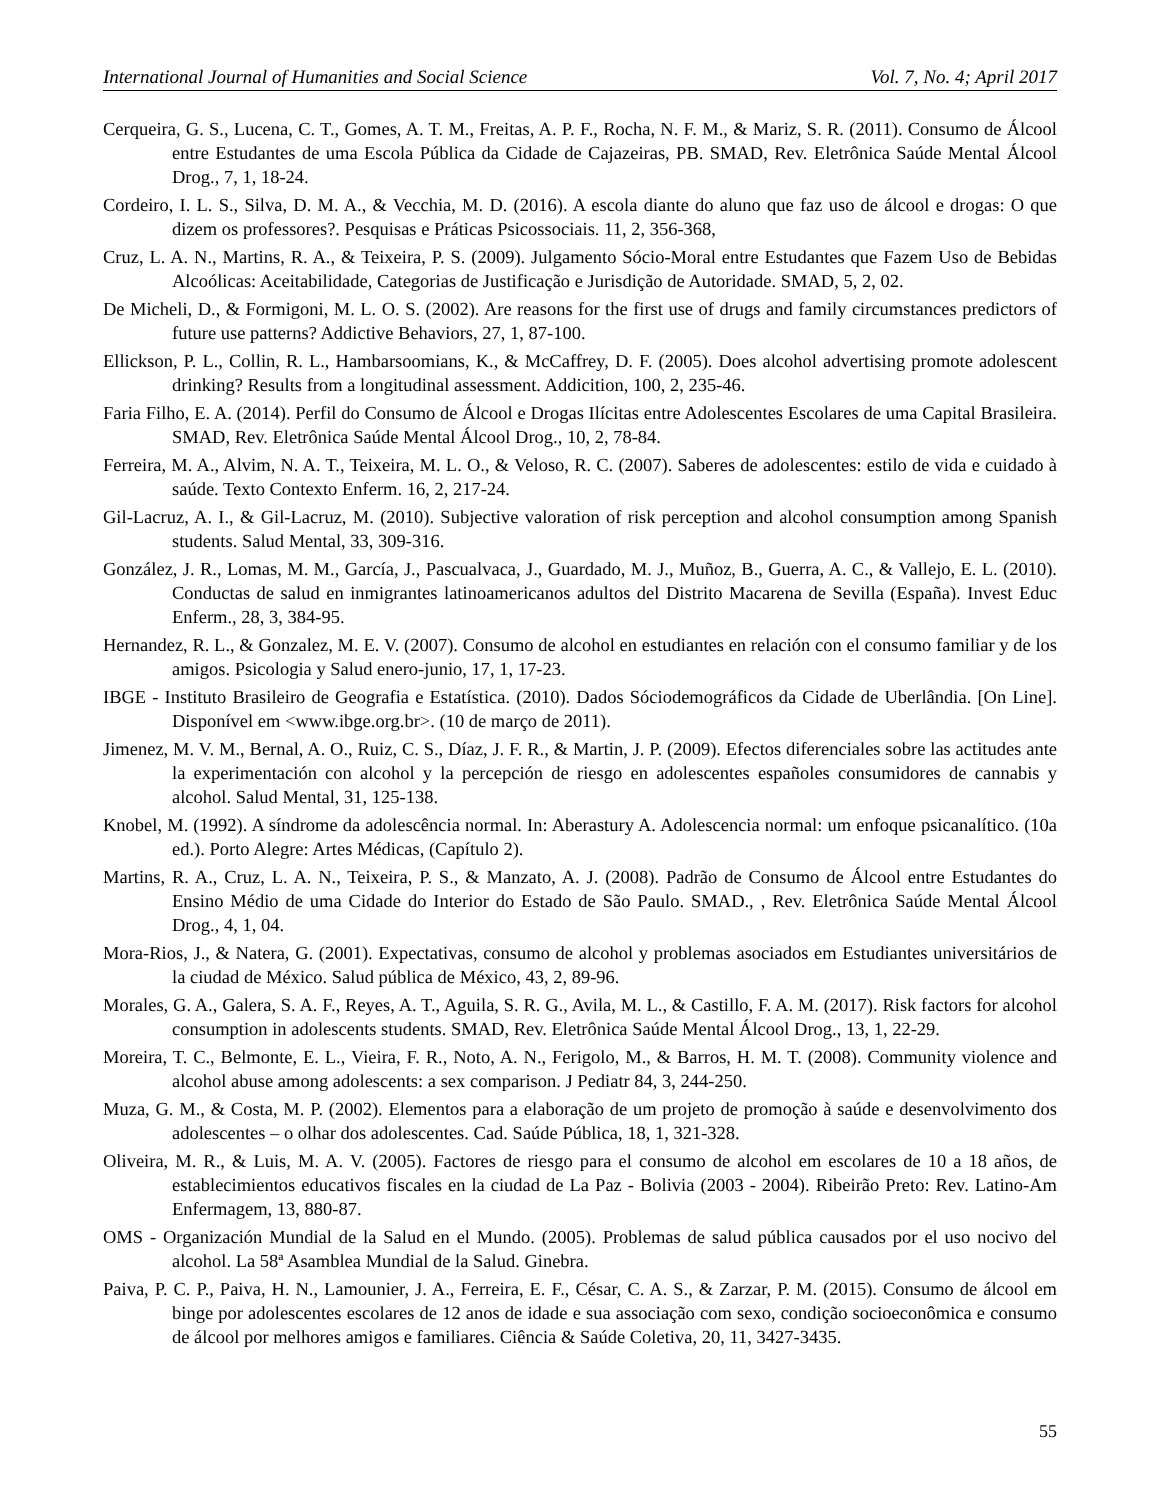International Journal of Humanities and Social Science Vol. 7, No. 4; April 2017
Cerqueira, G. S., Lucena, C. T., Gomes, A. T. M., Freitas, A. P. F., Rocha, N. F. M., & Mariz, S. R. (2011). Consumo de Álcool entre Estudantes de uma Escola Pública da Cidade de Cajazeiras, PB. SMAD, Rev. Eletrônica Saúde Mental Álcool Drog., 7, 1, 18-24.
Cordeiro, I. L. S., Silva, D. M. A., & Vecchia, M. D. (2016). A escola diante do aluno que faz uso de álcool e drogas: O que dizem os professores?. Pesquisas e Práticas Psicossociais. 11, 2, 356-368,
Cruz, L. A. N., Martins, R. A., & Teixeira, P. S. (2009). Julgamento Sócio-Moral entre Estudantes que Fazem Uso de Bebidas Alcoólicas: Aceitabilidade, Categorias de Justificação e Jurisdição de Autoridade. SMAD, 5, 2, 02.
De Micheli, D., & Formigoni, M. L. O. S. (2002). Are reasons for the first use of drugs and family circumstances predictors of future use patterns? Addictive Behaviors, 27, 1, 87-100.
Ellickson, P. L., Collin, R. L., Hambarsoomians, K., & McCaffrey, D. F. (2005). Does alcohol advertising promote adolescent drinking? Results from a longitudinal assessment. Addicition, 100, 2, 235-46.
Faria Filho, E. A. (2014). Perfil do Consumo de Álcool e Drogas Ilícitas entre Adolescentes Escolares de uma Capital Brasileira. SMAD, Rev. Eletrônica Saúde Mental Álcool Drog., 10, 2, 78-84.
Ferreira, M. A., Alvim, N. A. T., Teixeira, M. L. O., & Veloso, R. C. (2007). Saberes de adolescentes: estilo de vida e cuidado à saúde. Texto Contexto Enferm. 16, 2, 217-24.
Gil-Lacruz, A. I., & Gil-Lacruz, M. (2010). Subjective valoration of risk perception and alcohol consumption among Spanish students. Salud Mental, 33, 309-316.
González, J. R., Lomas, M. M., García, J., Pascualvaca, J., Guardado, M. J., Muñoz, B., Guerra, A. C., & Vallejo, E. L. (2010). Conductas de salud en inmigrantes latinoamericanos adultos del Distrito Macarena de Sevilla (España). Invest Educ Enferm., 28, 3, 384-95.
Hernandez, R. L., & Gonzalez, M. E. V. (2007). Consumo de alcohol en estudiantes en relación con el consumo familiar y de los amigos. Psicologia y Salud enero-junio, 17, 1, 17-23.
IBGE - Instituto Brasileiro de Geografia e Estatística. (2010). Dados Sóciodemográficos da Cidade de Uberlândia. [On Line]. Disponível em <www.ibge.org.br>. (10 de março de 2011).
Jimenez, M. V. M., Bernal, A. O., Ruiz, C. S., Díaz, J. F. R., & Martin, J. P. (2009). Efectos diferenciales sobre las actitudes ante la experimentación con alcohol y la percepción de riesgo en adolescentes españoles consumidores de cannabis y alcohol. Salud Mental, 31, 125-138.
Knobel, M. (1992). A síndrome da adolescência normal. In: Aberastury A. Adolescencia normal: um enfoque psicanalítico. (10a ed.). Porto Alegre: Artes Médicas, (Capítulo 2).
Martins, R. A., Cruz, L. A. N., Teixeira, P. S., & Manzato, A. J. (2008). Padrão de Consumo de Álcool entre Estudantes do Ensino Médio de uma Cidade do Interior do Estado de São Paulo. SMAD., , Rev. Eletrônica Saúde Mental Álcool Drog., 4, 1, 04.
Mora-Rios, J., & Natera, G. (2001). Expectativas, consumo de alcohol y problemas asociados em Estudiantes universitários de la ciudad de México. Salud pública de México, 43, 2, 89-96.
Morales, G. A., Galera, S. A. F., Reyes, A. T., Aguila, S. R. G., Avila, M. L., & Castillo, F. A. M. (2017). Risk factors for alcohol consumption in adolescents students. SMAD, Rev. Eletrônica Saúde Mental Álcool Drog., 13, 1, 22-29.
Moreira, T. C., Belmonte, E. L., Vieira, F. R., Noto, A. N., Ferigolo, M., & Barros, H. M. T. (2008). Community violence and alcohol abuse among adolescents: a sex comparison. J Pediatr 84, 3, 244-250.
Muza, G. M., & Costa, M. P. (2002). Elementos para a elaboração de um projeto de promoção à saúde e desenvolvimento dos adolescentes – o olhar dos adolescentes. Cad. Saúde Pública, 18, 1, 321-328.
Oliveira, M. R., & Luis, M. A. V. (2005). Factores de riesgo para el consumo de alcohol em escolares de 10 a 18 años, de establecimientos educativos fiscales en la ciudad de La Paz - Bolivia (2003 - 2004). Ribeirão Preto: Rev. Latino-Am Enfermagem, 13, 880-87.
OMS - Organización Mundial de la Salud en el Mundo. (2005). Problemas de salud pública causados por el uso nocivo del alcohol. La 58ª Asamblea Mundial de la Salud. Ginebra.
Paiva, P. C. P., Paiva, H. N., Lamounier, J. A., Ferreira, E. F., César, C. A. S., & Zarzar, P. M. (2015). Consumo de álcool em binge por adolescentes escolares de 12 anos de idade e sua associação com sexo, condição socioeconômica e consumo de álcool por melhores amigos e familiares. Ciência & Saúde Coletiva, 20, 11, 3427-3435.
55